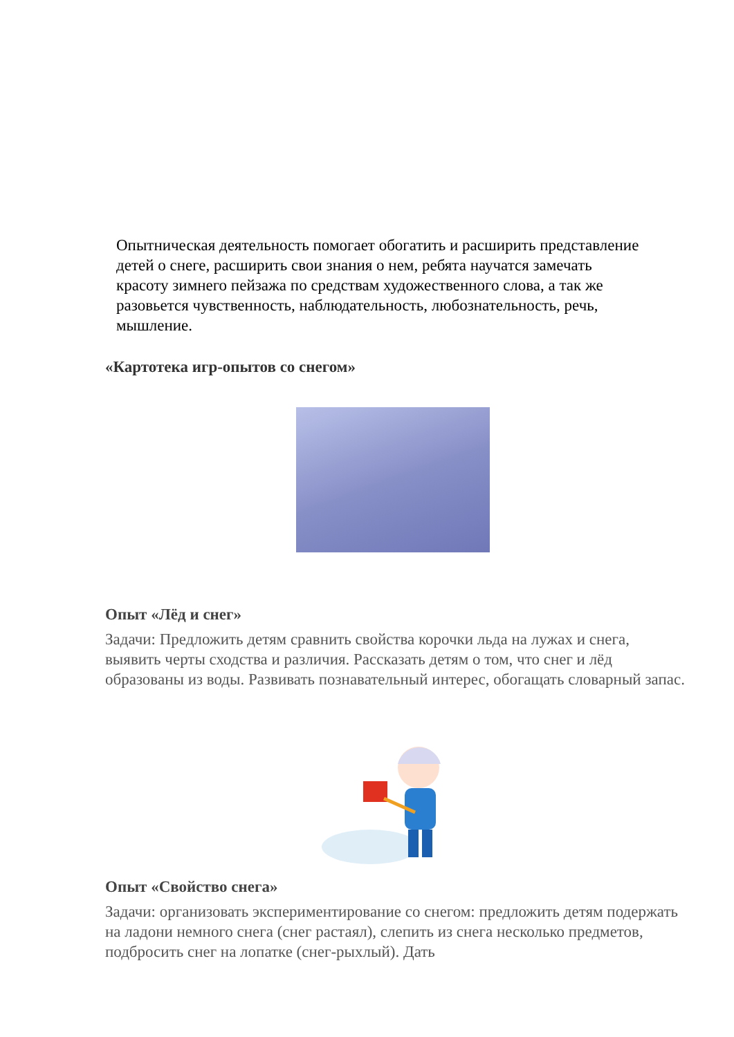Опытническая деятельность помогает обогатить и расширить представление детей о снеге, расширить свои знания о нем, ребята научатся замечать красоту зимнего пейзажа по средствам художественного слова, а так же разовьется чувственность, наблюдательность, любознательность, речь, мышление.
«Картотека игр-опытов со снегом»
Опыт «Лёд и снег»
Задачи: Предложить детям сравнить свойства корочки льда на лужах и снега, выявить черты сходства и различия. Рассказать детям о том, что снег и лёд образованы из воды. Развивать познавательный интерес, обогащать словарный запас.
Опыт «Свойство снега»
Задачи: организовать экспериментирование со снегом: предложить детям подержать на ладони немного снега (снег растаял), слепить из снега несколько предметов, подбросить снег на лопатке (снег-рыхлый). Дать